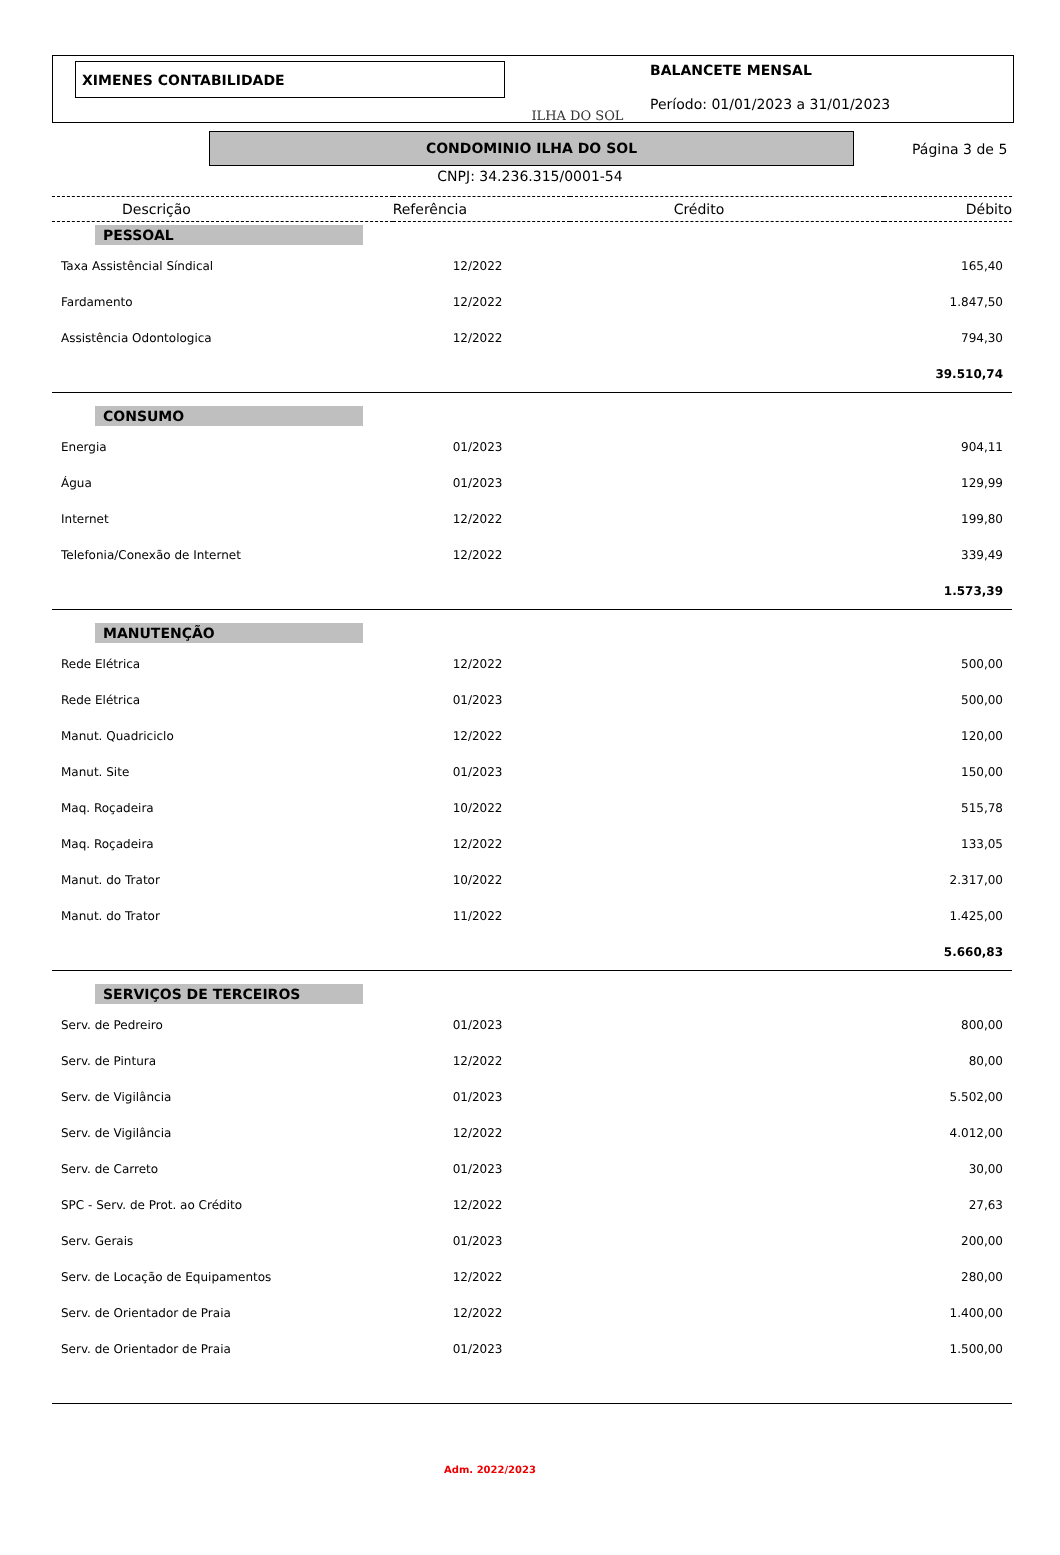XIMENES CONTABILIDADE
ILHA DO SOL
BALANCETE MENSAL
Período: 01/01/2023 a 31/01/2023
CONDOMINIO ILHA DO SOL
Página 3 de 5
CNPJ: 34.236.315/0001-54
| Descrição | Referência | Crédito | Débito |
| --- | --- | --- | --- |
| PESSOAL | | | |
| Taxa Assistêncial Síndical | 12/2022 | | 165,40 |
| Fardamento | 12/2022 | | 1.847,50 |
| Assistência Odontologica | 12/2022 | | 794,30 |
| | | | 39.510,74 |
| CONSUMO | | | |
| Energia | 01/2023 | | 904,11 |
| Água | 01/2023 | | 129,99 |
| Internet | 12/2022 | | 199,80 |
| Telefonia/Conexão de Internet | 12/2022 | | 339,49 |
| | | | 1.573,39 |
| MANUTENÇÃO | | | |
| Rede Elétrica | 12/2022 | | 500,00 |
| Rede Elétrica | 01/2023 | | 500,00 |
| Manut. Quadriciclo | 12/2022 | | 120,00 |
| Manut. Site | 01/2023 | | 150,00 |
| Maq. Roçadeira | 10/2022 | | 515,78 |
| Maq. Roçadeira | 12/2022 | | 133,05 |
| Manut. do Trator | 10/2022 | | 2.317,00 |
| Manut. do Trator | 11/2022 | | 1.425,00 |
| | | | 5.660,83 |
| SERVIÇOS DE TERCEIROS | | | |
| Serv. de Pedreiro | 01/2023 | | 800,00 |
| Serv. de Pintura | 12/2022 | | 80,00 |
| Serv. de Vigilância | 01/2023 | | 5.502,00 |
| Serv. de Vigilância | 12/2022 | | 4.012,00 |
| Serv. de Carreto | 01/2023 | | 30,00 |
| SPC - Serv. de Prot. ao Crédito | 12/2022 | | 27,63 |
| Serv. Gerais | 01/2023 | | 200,00 |
| Serv. de Locação de Equipamentos | 12/2022 | | 280,00 |
| Serv. de Orientador de Praia | 12/2022 | | 1.400,00 |
| Serv. de Orientador de Praia | 01/2023 | | 1.500,00 |
Adm. 2022/2023